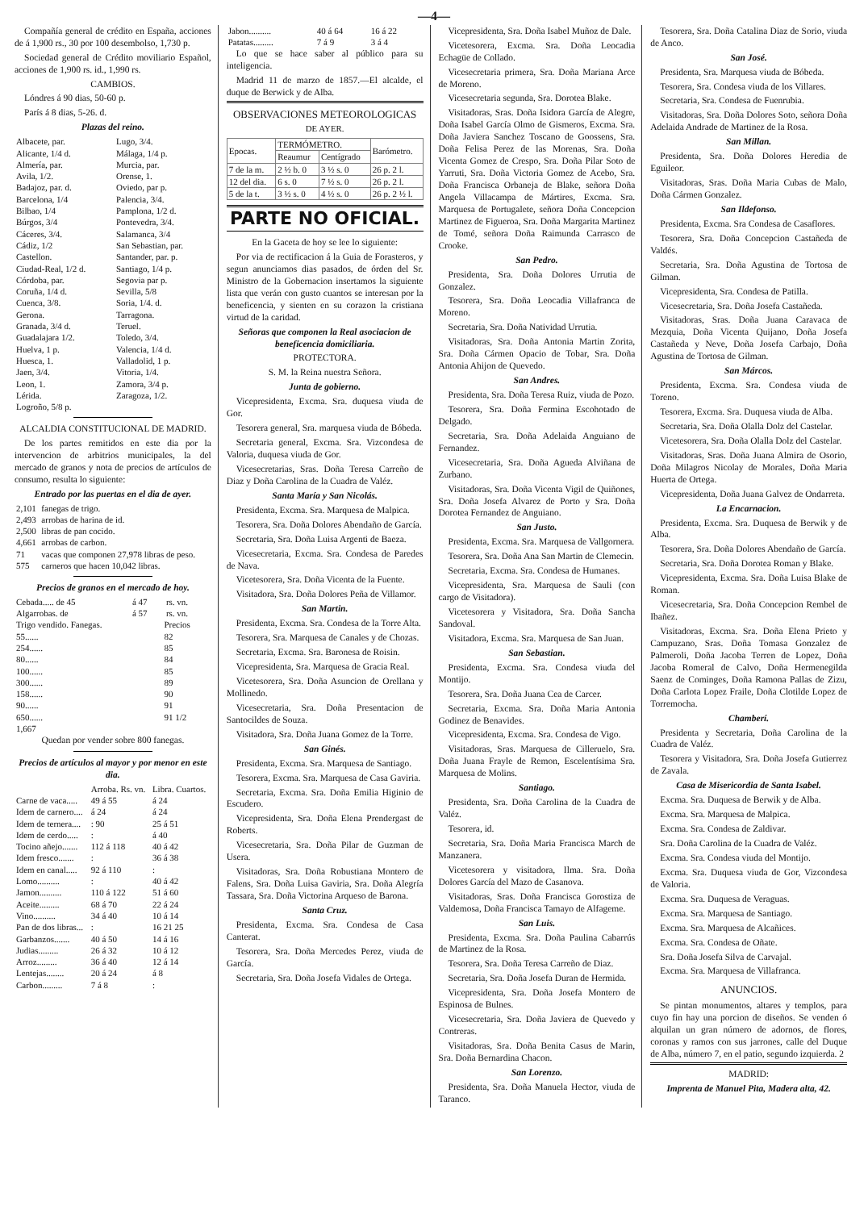—4—
Compañía general de crédito en España, acciones de á 1,900 rs., 30 por 100 desembolso, 1,730 p.
Sociedad general de Crédito moviliario Español, acciones de 1,900 rs. id., 1,990 rs.
CAMBIOS.
Lóndres á 90 dias, 50-60 p.
París á 8 dias, 5-26. d.
Plazas del reino.
| Albacete, par. | Lugo, 3/4. |
| Alicante, 1/4 d. | Málaga, 1/4 p. |
| Almería, par. | Murcia, par. |
| Avila, 1/2. | Orense, 1. |
| Badajoz, par. d. | Oviedo, par p. |
| Barcelona, 1/4 | Palencia, 3/4. |
| Bilbao, 1/4 | Pamplona, 1/2 d. |
| Búrgos, 3/4 | Pontevedra, 3/4. |
| Cáceres, 3/4. | Salamanca, 3/4 |
| Cádiz, 1/2 | San Sebastian, par. |
| Castellon. | Santander, par. p. |
| Ciudad-Real, 1/2 d. | Santiago, 1/4 p. |
| Córdoba, par. | Segovia par p. |
| Coruña, 1/4 d. | Sevilla, 5/8 |
| Cuenca, 3/8. | Soria, 1/4. d. |
| Gerona. | Tarragona. |
| Granada, 3/4 d. | Teruel. |
| Guadalajara 1/2. | Toledo, 3/4. |
| Huelva, 1 p. | Valencia, 1/4 d. |
| Huesca, 1. | Valladolid, 1 p. |
| Jaen, 3/4. | Vitoria, 1/4. |
| Leon, 1. | Zamora, 3/4 p. |
| Lérida. | Zaragoza, 1/2. |
| Logroño, 5/8 p. | |
ALCALDIA CONSTITUCIONAL DE MADRID.
De los partes remitidos en este dia por la intervencion de arbitrios municipales, la del mercado de granos y nota de precios de artículos de consumo, resulta lo siguiente:
Entrado por las puertas en el dia de ayer.
| 2,101 | fanegas de trigo. |
| 2,493 | arrobas de harina de id. |
| 2,500 | libras de pan cocido. |
| 4,661 | arrobas de carbon. |
| 71 | vacas que componen 27,978 libras de peso. |
| 575 | carneros que hacen 10,042 libras. |
Precios de granos en el mercado de hoy.
| Cebada..... de 45 | á 47 | rs. vn. |
| Algarrobas. de | á 57 | rs. vn. |
| Trigo vendido. Fanegas. | Precios |
| --- | --- |
| 55...... | 82 |
| 254...... | 85 |
| 80...... | 84 |
| 100...... | 85 |
| 300...... | 89 |
| 158...... | 90 |
| 90...... | 91 |
| 650...... | 91 1/2 |
| 1,667 | |
Quedan por vender sobre 800 fanegas.
Precios de artículos al mayor y por menor en este dia.
| | Arroba. Rs. vn. | Libra. Cuartos. |
| --- | --- | --- |
| Carne de vaca..... | 49 á 55 | á 24 |
| Idem de carnero.... | á 24 | á 24 |
| Idem de ternera.... | : 90 | 25 á 51 |
| Idem de cerdo..... | : | á 40 |
| Tocino añejo....... | 112 á 118 | 40 á 42 |
| Idem fresco....... | : | 36 á 38 |
| Idem en canal..... | 92 á 110 | : |
| Lomo.......... | : | 40 á 42 |
| Jamon.......... | 110 á 122 | 51 á 60 |
| Aceite......... | 68 á 70 | 22 á 24 |
| Vino.......... | 34 á 40 | 10 á 14 |
| Pan de dos libras... | : | 16 21 25 |
| Garbanzos....... | 40 á 50 | 14 á 16 |
| Judias......... | 26 á 32 | 10 á 12 |
| Arroz......... | 36 á 40 | 12 á 14 |
| Lentejas........ | 20 á 24 | á 8 |
| Carbon......... | 7 á 8 | : |
| Jabon.......... | 40 á 64 | 16 á 22 |
| Patatas......... | 7 á 9 | 3 á 4 |
Lo que se hace saber al público para su inteligencia.
Madrid 11 de marzo de 1857.—El alcalde, el duque de Berwick y de Alba.
OBSERVACIONES METEOROLOGICAS
DE AYER.
| Epocas. | TERMÓMETRO. | | Barómetro. |
| --- | --- | --- | --- |
| | Reaumur | Centígrado | |
| 7 de la m. | 2 ½ b. 0 | 3 ½ s. 0 | 26 p. 2 l. |
| 12 del dia. | 6 s. 0 | 7 ½ s. 0 | 26 p. 2 l. |
| 5 de la t. | 3 ½ s. 0 | 4 ½ s. 0 | 26 p. 2 ½ l. |
PARTE NO OFICIAL.
En la Gaceta de hoy se lee lo siguiente:
Por via de rectificacion á la Guia de Forasteros, y segun anunciamos dias pasados, de órden del Sr. Ministro de la Gobernacion insertamos la siguiente lista que verán con gusto cuantos se interesan por la beneficencia, y sienten en su corazon la cristiana virtud de la caridad.
Señoras que componen la Real asociacion de beneficencia domiciliaria.
PROTECTORA.
S. M. la Reina nuestra Señora.
Junta de gobierno.
Vicepresidenta, Excma. Sra. duquesa viuda de Gor.
Tesorera general, Sra. marquesa viuda de Bóbeda.
Secretaria general, Excma. Sra. Vizcondesa de Valoria, duquesa viuda de Gor.
Vicesecretarias, Sras. Doña Teresa Carreño de Diaz y Doña Carolina de la Cuadra de Valéz.
Santa María y San Nicolás.
Presidenta, Excma. Sra. Marquesa de Malpica.
Tesorera, Sra. Doña Dolores Abendaño de García.
Secretaria, Sra. Doña Luisa Argenti de Baeza.
Vicesecretaria, Excma. Sra. Condesa de Paredes de Nava.
Vicetesorera, Sra. Doña Vicenta de la Fuente.
Visitadora, Sra. Doña Dolores Peña de Villamor.
San Martin.
Presidenta, Excma. Sra. Condesa de la Torre Alta.
Tesorera, Sra. Marquesa de Canales y de Chozas.
Secretaria, Excma. Sra. Baronesa de Roisin.
Vicepresidenta, Sra. Marquesa de Gracia Real.
Vicetesorera, Sra. Doña Asuncion de Orellana y Mollinedo.
Vicesecretaria, Sra. Doña Presentacion de Santocildes de Souza.
Visitadora, Sra. Doña Juana Gomez de la Torre.
San Ginés.
Presidenta, Excma. Sra. Marquesa de Santiago.
Tesorera, Excma. Sra. Marquesa de Casa Gaviria.
Secretaria, Excma. Sra. Doña Emilia Higinio de Escudero.
Vicepresidenta, Sra. Doña Elena Prendergast de Roberts.
Vicesecretaria, Sra. Doña Pilar de Guzman de Usera.
Visitadoras, Sra. Doña Robustiana Montero de Falens, Sra. Doña Luisa Gaviria, Sra. Doña Alegría Tassara, Sra. Doña Victorina Arqueso de Barona.
Santa Cruz.
Presidenta, Excma. Sra. Condesa de Casa Canterat.
Tesorera, Sra. Doña Mercedes Perez, viuda de García.
Secretaria, Sra. Doña Josefa Vidales de Ortega.
Vicepresidenta, Sra. Doña Isabel Muñoz de Dale.
Vicetesorera, Excma. Sra. Doña Leocadia Echagüe de Collado.
Vicesecretaria primera, Sra. Doña Mariana Arce de Moreno.
Vicesecretaria segunda, Sra. Dorotea Blake.
Visitadoras, Sras. Doña Isidora García de Alegre, Doña Isabel García Olmo de Gismeros, Excma. Sra. Doña Javiera Sanchez Toscano de Goossens, Sra. Doña Felisa Perez de las Morenas, Sra. Doña Vicenta Gomez de Crespo, Sra. Doña Pilar Soto de Yarruti, Sra. Doña Victoria Gomez de Acebo, Sra. Doña Francisca Orbaneja de Blake, señora Doña Angela Villacampa de Mártires, Excma. Sra. Marquesa de Portugalete, señora Doña Concepcion Martinez de Figueroa, Sra. Doña Margarita Martinez de Tomé, señora Doña Raimunda Carrasco de Crooke.
San Pedro.
Presidenta, Sra. Doña Dolores Urrutia de Gonzalez.
Tesorera, Sra. Doña Leocadia Villafranca de Moreno.
Secretaria, Sra. Doña Natividad Urrutia.
Visitadoras, Sra. Doña Antonia Martin Zorita, Sra. Doña Cármen Opacio de Tobar, Sra. Doña Antonia Ahijon de Quevedo.
San Andres.
Presidenta, Sra. Doña Teresa Ruiz, viuda de Pozo.
Tesorera, Sra. Doña Fermina Escohotado de Delgado.
Secretaria, Sra. Doña Adelaida Anguiano de Fernandez.
Vicesecretaria, Sra. Doña Agueda Alviñana de Zurbano.
Visitadoras, Sra. Doña Vicenta Vigil de Quiñones, Sra. Doña Josefa Alvarez de Porto y Sra. Doña Dorotea Fernandez de Anguiano.
San Justo.
Presidenta, Excma. Sra. Marquesa de Vallgornera.
Tesorera, Sra. Doña Ana San Martin de Clemecin.
Secretaria, Excma. Sra. Condesa de Humanes.
Vicepresidenta, Sra. Marquesa de Sauli (con cargo de Visitadora).
Vicetesorera y Visitadora, Sra. Doña Sancha Sandoval.
Visitadora, Excma. Sra. Marquesa de San Juan.
San Sebastian.
Presidenta, Excma. Sra. Condesa viuda del Montijo.
Tesorera, Sra. Doña Juana Cea de Carcer.
Secretaria, Excma. Sra. Doña Maria Antonia Godinez de Benavides.
Vicepresidenta, Excma. Sra. Condesa de Vigo.
Visitadoras, Sras. Marquesa de Cilleruelo, Sra. Doña Juana Frayle de Remon, Escelentísima Sra. Marquesa de Molins.
Santiago.
Presidenta, Sra. Doña Carolina de la Cuadra de Valéz.
Tesorera, id.
Secretaria, Sra. Doña Maria Francisca March de Manzanera.
Vicetesorera y visitadora, Ilma. Sra. Doña Dolores García del Mazo de Casanova.
Visitadoras, Sras. Doña Francisca Gorostiza de Valdemosa, Doña Francisca Tamayo de Alfageme.
San Luis.
Presidenta, Excma. Sra. Doña Paulina Cabarrús de Martinez de la Rosa.
Tesorera, Sra. Doña Teresa Carreño de Diaz.
Secretaria, Sra. Doña Josefa Duran de Hermida.
Vicepresidenta, Sra. Doña Josefa Montero de Espinosa de Bulnes.
Vicesecretaria, Sra. Doña Javiera de Quevedo y Contreras.
Visitadoras, Sra. Doña Benita Casus de Marin, Sra. Doña Bernardina Chacon.
San Lorenzo.
Presidenta, Sra. Doña Manuela Hector, viuda de Taranco.
Tesorera, Sra. Doña Catalina Diaz de Sorio, viuda de Anco.
San José.
Presidenta, Sra. Marquesa viuda de Bóbeda.
Tesorera, Sra. Condesa viuda de los Villares.
Secretaria, Sra. Condesa de Fuenrubia.
Visitadoras, Sra. Doña Dolores Soto, señora Doña Adelaida Andrade de Martinez de la Rosa.
San Millan.
Presidenta, Sra. Doña Dolores Heredia de Eguileor.
Visitadoras, Sras. Doña Maria Cubas de Malo, Doña Cármen Gonzalez.
San Ildefonso.
Presidenta, Excma. Sra Condesa de Casaflores.
Tesorera, Sra. Doña Concepcion Castañeda de Valdés.
Secretaria, Sra. Doña Agustina de Tortosa de Gilman.
Vicepresidenta, Sra. Condesa de Patilla.
Vicesecretaria, Sra. Doña Josefa Castañeda.
Visitadoras, Sras. Doña Juana Caravaca de Mezquia, Doña Vicenta Quijano, Doña Josefa Castañeda y Neve, Doña Josefa Carbajo, Doña Agustina de Tortosa de Gilman.
San Márcos.
Presidenta, Excma. Sra. Condesa viuda de Toreno.
Tesorera, Excma. Sra. Duquesa viuda de Alba.
Secretaria, Sra. Doña Olalla Dolz del Castelar.
Vicetesorera, Sra. Doña Olalla Dolz del Castelar.
Visitadoras, Sras. Doña Juana Almira de Osorio, Doña Milagros Nicolay de Morales, Doña Maria Huerta de Ortega.
Vicepresidenta, Doña Juana Galvez de Ondarreta.
La Encarnacion.
Presidenta, Excma. Sra. Duquesa de Berwik y de Alba.
Tesorera, Sra. Doña Dolores Abendaño de García.
Secretaria, Sra. Doña Dorotea Roman y Blake.
Vicepresidenta, Excma. Sra. Doña Luisa Blake de Roman.
Vicesecretaria, Sra. Doña Concepcion Rembel de Ibañez.
Visitadoras, Excma. Sra. Doña Elena Prieto y Campuzano, Sras. Doña Tomasa Gonzalez de Palmeroli, Doña Jacoba Terren de Lopez, Doña Jacoba Romeral de Calvo, Doña Hermenegilda Saenz de Cominges, Doña Ramona Pallas de Zizu, Doña Carlota Lopez Fraile, Doña Clotilde Lopez de Torremocha.
Chamberí.
Presidenta y Secretaria, Doña Carolina de la Cuadra de Valéz.
Tesorera y Visitadora, Sra. Doña Josefa Gutierrez de Zavala.
Casa de Misericordia de Santa Isabel.
Excma. Sra. Duquesa de Berwik y de Alba.
Excma. Sra. Marquesa de Malpica.
Excma. Sra. Condesa de Zaldivar.
Sra. Doña Carolina de la Cuadra de Valéz.
Excma. Sra. Condesa viuda del Montijo.
Excma. Sra. Duquesa viuda de Gor, Vizcondesa de Valoria.
Excma. Sra. Duquesa de Veraguas.
Excma. Sra. Marquesa de Santiago.
Excma. Sra. Marquesa de Alcañices.
Excma. Sra. Condesa de Oñate.
Sra. Doña Josefa Silva de Carvajal.
Excma. Sra. Marquesa de Villafranca.
ANUNCIOS.
Se pintan monumentos, altares y templos, para cuyo fin hay una porcion de diseños. Se venden ó alquilan un gran número de adornos, de flores, coronas y ramos con sus jarrones, calle del Duque de Alba, número 7, en el patio, segundo izquierda. 2
MADRID:
Imprenta de Manuel Pita, Madera alta, 42.